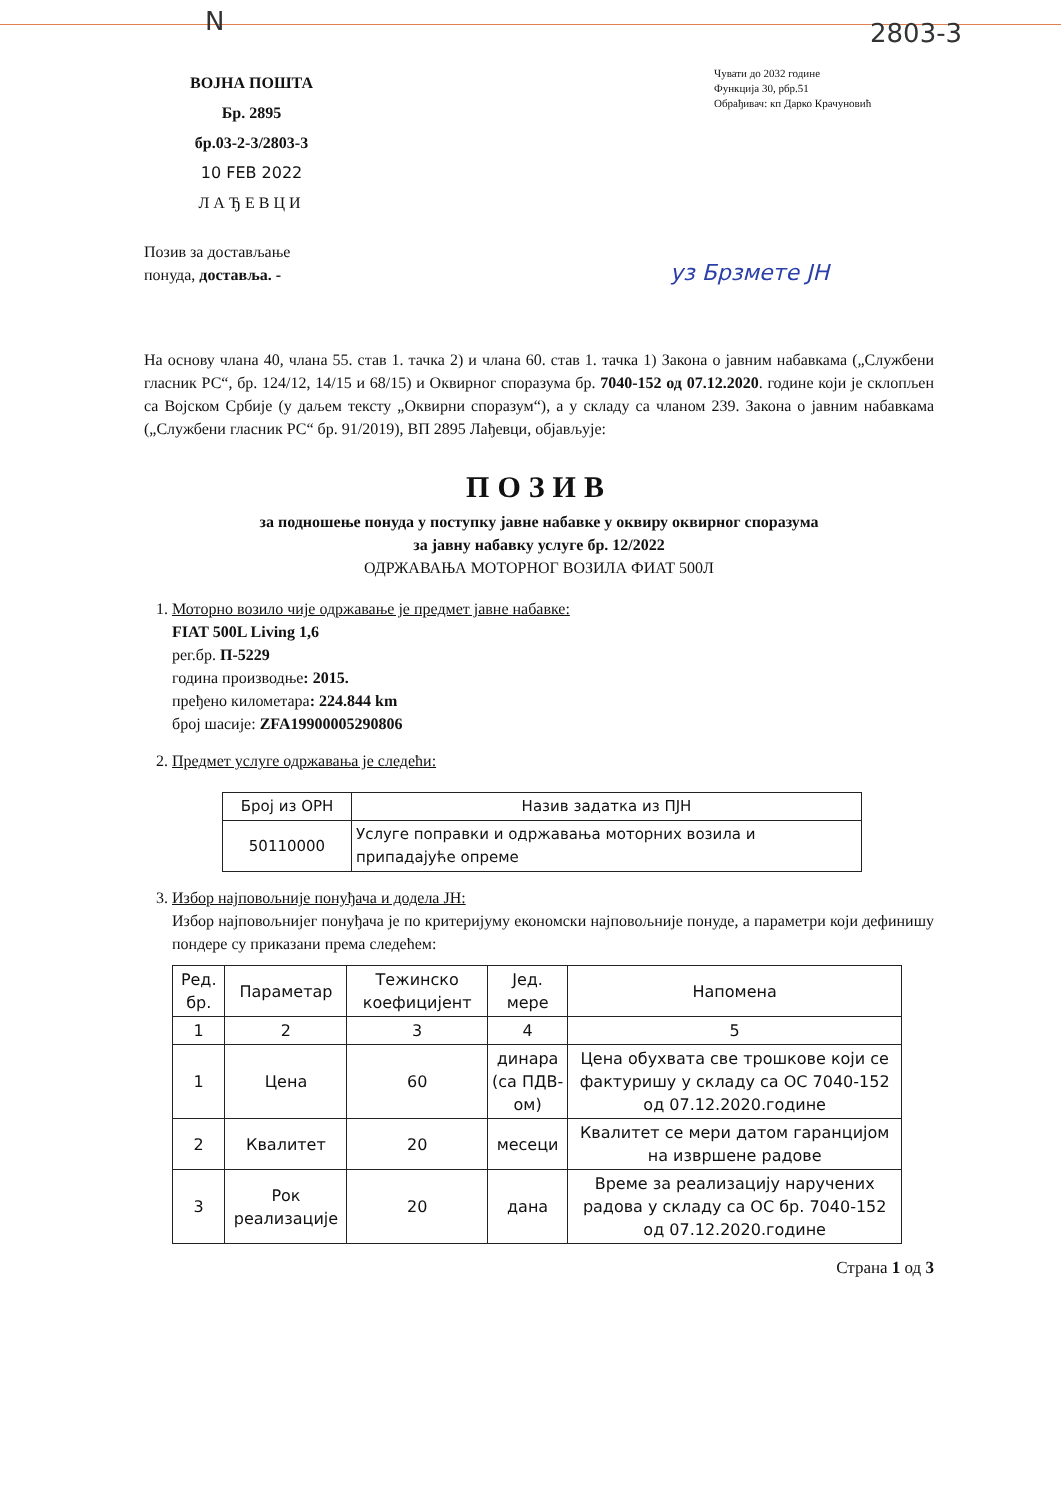N 2803-3
ВОЈНА ПОШТА
Бр. 2895
бр.03-2-3/2803-3
10 FEB 2022
ЛАЂЕВЦИ
Чувати до 2032 године
Функција 30, рбр.51
Обрађивач: кп Дарко Крачуновић
уз Брзмете ЈН
Позив за достављање
понуда, доставља. -
На основу члана 40, члана 55. став 1. тачка 2) и члана 60. став 1. тачка 1) Закона о јавним набавкама („Службени гласник РС“, бр. 124/12, 14/15 и 68/15) и Оквирног споразума бр. 7040-152 од 07.12.2020. године који је склопљен са Војском Србије (у даљем тексту „Оквирни споразум“), а у складу са чланом 239. Закона о јавним набавкама („Службени гласник РС“ бр. 91/2019), ВП 2895 Лађевци, објављује:
ПОЗИВ
за подношење понуда у поступку јавне набавке у оквиру оквирног споразума
за јавну набавку услуге бр. 12/2022
ОДРЖАВАЊА МОТОРНОГ ВОЗИЛА ФИАТ 500Л
1. Моторно возило чије одржавање је предмет јавне набавке:
FIAT 500L Living 1,6
рег.бр. П-5229
година производње: 2015.
пређено километара: 224.844 km
број шасије: ZFA19900005290806
2. Предмет услуге одржавања је следећи:
| Број из ОРН | Назив задатка из ПЈН |
| --- | --- |
| 50110000 | Услуге поправки и одржавања моторних возила и припадајуће опреме |
3. Избор најповољније понуђача и додела ЈН:
Избор најповољнијег понуђача је по критеријуму економски најповољније понуде, а параметри који дефинишу пондере су приказани према следећем:
| Ред. бр. | Параметар | Тежинско коефицијент | Јед. мере | Напомена |
| --- | --- | --- | --- | --- |
| 1 | 2 | 3 | 4 | 5 |
| 1 | Цена | 60 | динара (са ПДВ-ом) | Цена обухвата све трошкове који се фактуришу у складу са ОС 7040-152 од 07.12.2020.године |
| 2 | Квалитет | 20 | месеци | Квалитет се мери датом гаранцијом на извршене радове |
| 3 | Рок реализације | 20 | дана | Време за реализацију наручених радова у складу са ОС бр. 7040-152 од 07.12.2020.године |
Страна 1 од 3